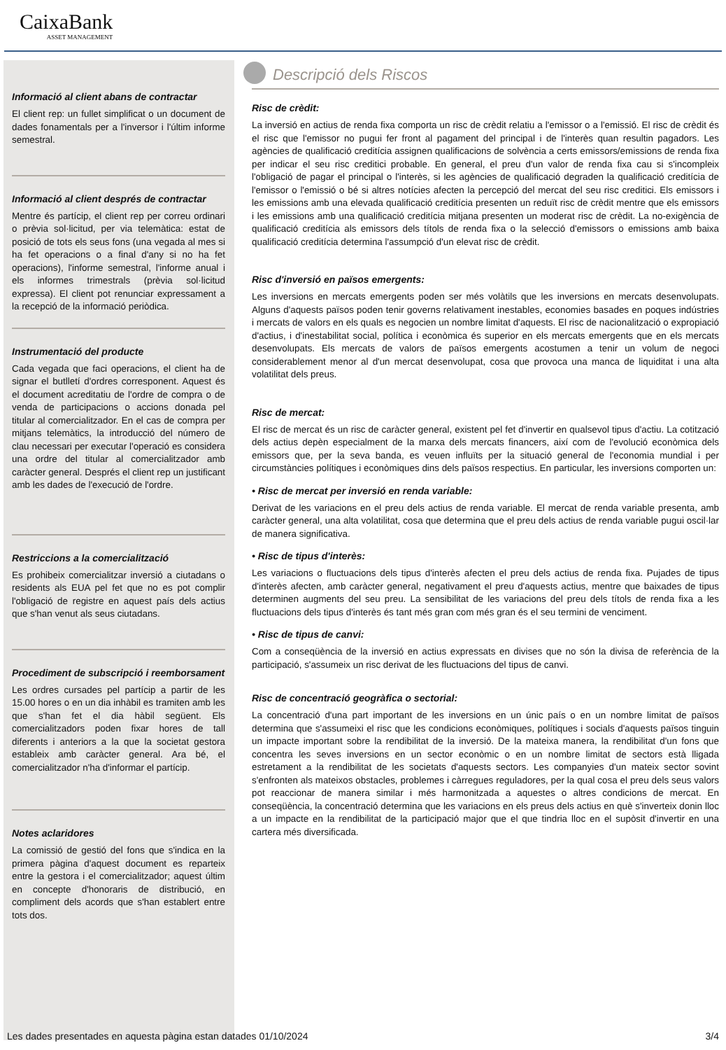CaixaBank
ASSET MANAGEMENT
Informació al client abans de contractar
El client rep: un fullet simplificat o un document de dades fonamentals per a l'inversor i l'últim informe semestral.
Informació al client després de contractar
Mentre és partícip, el client rep per correu ordinari o prèvia sol·licitud, per via telemàtica: estat de posició de tots els seus fons (una vegada al mes si ha fet operacions o a final d'any si no ha fet operacions), l'informe semestral, l'informe anual i els informes trimestrals (prèvia sol·licitud expressa). El client pot renunciar expressament a la recepció de la informació periòdica.
Instrumentació del producte
Cada vegada que faci operacions, el client ha de signar el butlletí d'ordres corresponent. Aquest és el document acreditatiu de l'ordre de compra o de venda de participacions o accions donada pel titular al comercialitzador. En el cas de compra per mitjans telemàtics, la introducció del número de clau necessari per executar l'operació es considera una ordre del titular al comercialitzador amb caràcter general. Després el client rep un justificant amb les dades de l'execució de l'ordre.
Restriccions a la comercialització
Es prohibeix comercialitzar inversió a ciutadans o residents als EUA pel fet que no es pot complir l'obligació de registre en aquest país dels actius que s'han venut als seus ciutadans.
Procediment de subscripció i reemborsament
Les ordres cursades pel partícip a partir de les 15.00 hores o en un dia inhàbil es tramiten amb les que s'han fet el dia hàbil següent. Els comercialitzadors poden fixar hores de tall diferents i anteriors a la que la societat gestora estableix amb caràcter general. Ara bé, el comercialitzador n'ha d'informar el partícip.
Notes aclaridores
La comissió de gestió del fons que s'indica en la primera pàgina d'aquest document es reparteix entre la gestora i el comercialitzador; aquest últim en concepte d'honoraris de distribució, en compliment dels acords que s'han establert entre tots dos.
Descripció dels Riscos
Risc de crèdit:
La inversió en actius de renda fixa comporta un risc de crèdit relatiu a l'emissor o a l'emissió. El risc de crèdit és el risc que l'emissor no pugui fer front al pagament del principal i de l'interès quan resultin pagadors. Les agències de qualificació creditícia assignen qualificacions de solvència a certs emissors/emissions de renda fixa per indicar el seu risc creditici probable. En general, el preu d'un valor de renda fixa cau si s'incompleix l'obligació de pagar el principal o l'interès, si les agències de qualificació degraden la qualificació creditícia de l'emissor o l'emissió o bé si altres notícies afecten la percepció del mercat del seu risc creditici. Els emissors i les emissions amb una elevada qualificació creditícia presenten un reduït risc de crèdit mentre que els emissors i les emissions amb una qualificació creditícia mitjana presenten un moderat risc de crèdit. La no-exigència de qualificació creditícia als emissors dels títols de renda fixa o la selecció d'emissors o emissions amb baixa qualificació creditícia determina l'assumpció d'un elevat risc de crèdit.
Risc d'inversió en països emergents:
Les inversions en mercats emergents poden ser més volàtils que les inversions en mercats desenvolupats. Alguns d'aquests països poden tenir governs relativament inestables, economies basades en poques indústries i mercats de valors en els quals es negocien un nombre limitat d'aquests. El risc de nacionalització o expropiació d'actius, i d'inestabilitat social, política i econòmica és superior en els mercats emergents que en els mercats desenvolupats. Els mercats de valors de països emergents acostumen a tenir un volum de negoci considerablement menor al d'un mercat desenvolupat, cosa que provoca una manca de liquiditat i una alta volatilitat dels preus.
Risc de mercat:
El risc de mercat és un risc de caràcter general, existent pel fet d'invertir en qualsevol tipus d'actiu. La cotització dels actius depèn especialment de la marxa dels mercats financers, així com de l'evolució econòmica dels emissors que, per la seva banda, es veuen influïts per la situació general de l'economia mundial i per circumstàncies polítiques i econòmiques dins dels països respectius. En particular, les inversions comporten un:
• Risc de mercat per inversió en renda variable:
Derivat de les variacions en el preu dels actius de renda variable. El mercat de renda variable presenta, amb caràcter general, una alta volatilitat, cosa que determina que el preu dels actius de renda variable pugui oscil·lar de manera significativa.
• Risc de tipus d'interès:
Les variacions o fluctuacions dels tipus d'interès afecten el preu dels actius de renda fixa. Pujades de tipus d'interès afecten, amb caràcter general, negativament el preu d'aquests actius, mentre que baixades de tipus determinen augments del seu preu. La sensibilitat de les variacions del preu dels títols de renda fixa a les fluctuacions dels tipus d'interès és tant més gran com més gran és el seu termini de venciment.
• Risc de tipus de canvi:
Com a conseqüència de la inversió en actius expressats en divises que no són la divisa de referència de la participació, s'assumeix un risc derivat de les fluctuacions del tipus de canvi.
Risc de concentració geogràfica o sectorial:
La concentració d'una part important de les inversions en un únic país o en un nombre limitat de països determina que s'assumeixi el risc que les condicions econòmiques, polítiques i socials d'aquests països tinguin un impacte important sobre la rendibilitat de la inversió. De la mateixa manera, la rendibilitat d'un fons que concentra les seves inversions en un sector econòmic o en un nombre limitat de sectors està lligada estretament a la rendibilitat de les societats d'aquests sectors. Les companyies d'un mateix sector sovint s'enfronten als mateixos obstacles, problemes i càrregues reguladores, per la qual cosa el preu dels seus valors pot reaccionar de manera similar i més harmonitzada a aquestes o altres condicions de mercat. En conseqüència, la concentració determina que les variacions en els preus dels actius en què s'inverteix donin lloc a un impacte en la rendibilitat de la participació major que el que tindria lloc en el supòsit d'invertir en una cartera més diversificada.
Les dades presentades en aquesta pàgina estan datades 01/10/2024 3/4